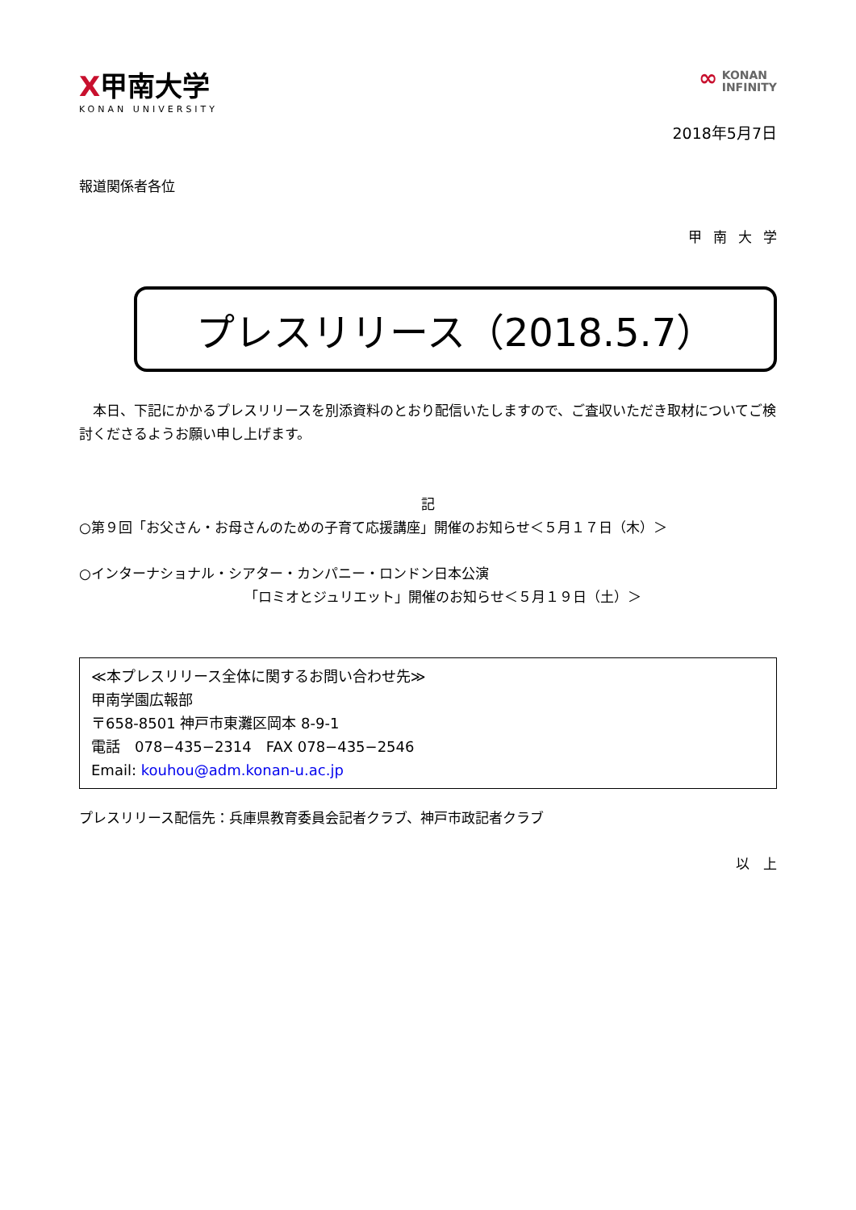Ⅹ甲南大学
KONAN UNIVERSITY
∞ KONAN
INFINITY
2018年5月7日
報道関係者各位
甲南大学
プレスリリース（2018.5.7）
本日、下記にかかるプレスリリースを別添資料のとおり配信いたしますので、ご査収いただき取材についてご検討くださるようお願い申し上げます。
記
○第９回「お父さん・お母さんのための子育て応援講座」開催のお知らせ＜５月１７日（木）＞
○インターナショナル・シアター・カンパニー・ロンドン日本公演
「ロミオとジュリエット」開催のお知らせ＜５月１９日（土）＞
≪本プレスリリース全体に関するお問い合わせ先≫
甲南学園広報部
〒658-8501 神戸市東灘区岡本 8-9-1
電話　078−435−2314　FAX 078−435−2546
Email: kouhou@adm.konan-u.ac.jp
プレスリリース配信先：兵庫県教育委員会記者クラブ、神戸市政記者クラブ
以　上